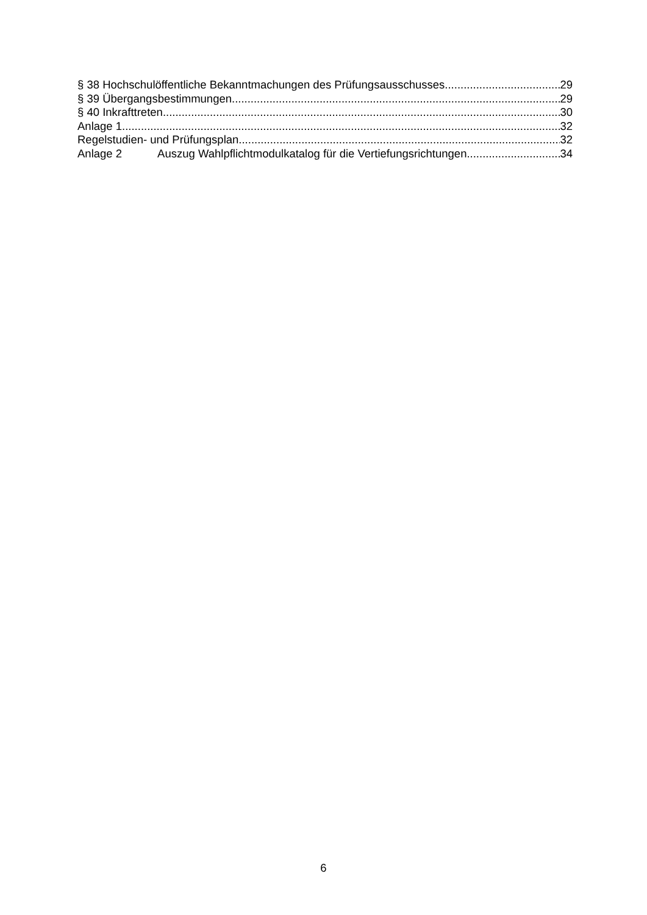§ 38 Hochschulöffentliche Bekanntmachungen des Prüfungsausschusses 29
§ 39 Übergangsbestimmungen 29
§ 40 Inkrafttreten 30
Anlage 1 32
Regelstudien- und Prüfungsplan 32
Anlage 2 Auszug Wahlpflichtmodulkatalog für die Vertiefungsrichtungen 34
6